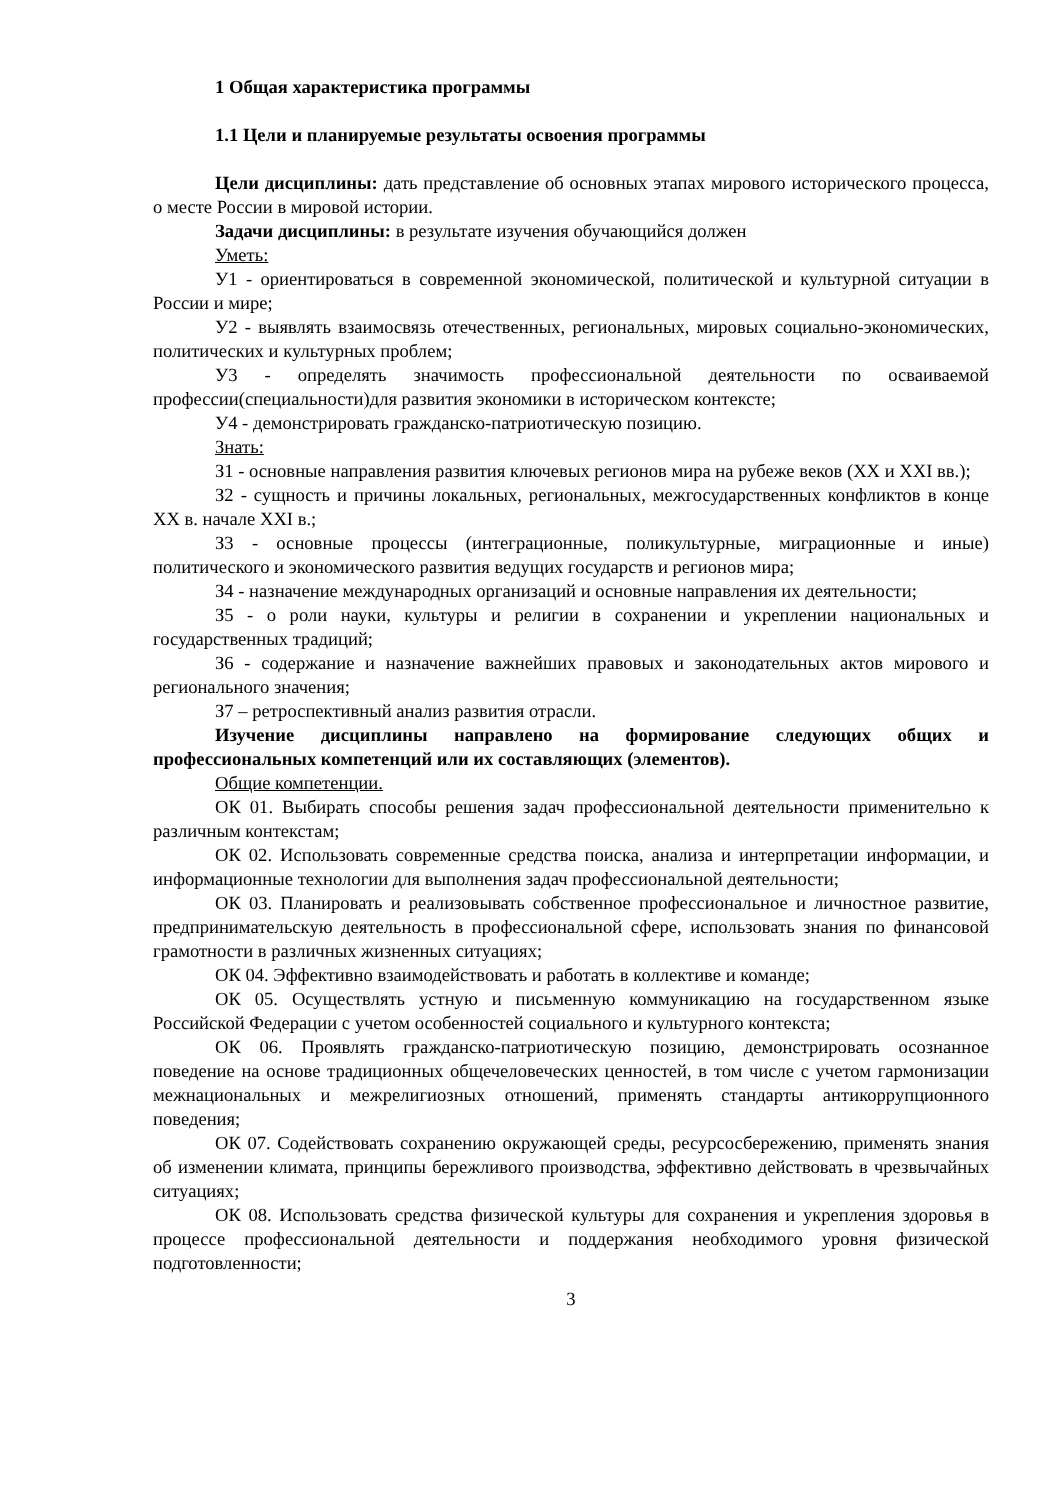1 Общая характеристика программы
1.1 Цели и планируемые результаты освоения программы
Цели дисциплины: дать представление об основных этапах мирового исторического процесса, о месте России в мировой истории.
Задачи дисциплины: в результате изучения обучающийся должен
Уметь:
У1 - ориентироваться в современной экономической, политической и культурной ситуации в России и мире;
У2 - выявлять взаимосвязь отечественных, региональных, мировых социально-экономических, политических и культурных проблем;
У3 - определять значимость профессиональной деятельности по осваиваемой профессии(специальности)для развития экономики в историческом контексте;
У4 - демонстрировать гражданско-патриотическую позицию.
Знать:
З1 - основные направления развития ключевых регионов мира на рубеже веков (XX и XXI вв.);
З2 - сущность и причины локальных, региональных, межгосударственных конфликтов в конце XX в. начале XXI в.;
З3 - основные процессы (интеграционные, поликультурные, миграционные и иные) политического и экономического развития ведущих государств и регионов мира;
З4 - назначение международных организаций и основные направления их деятельности;
З5 - о роли науки, культуры и религии в сохранении и укреплении национальных и государственных традиций;
З6 - содержание и назначение важнейших правовых и законодательных актов мирового и регионального значения;
З7 – ретроспективный анализ развития отрасли.
Изучение дисциплины направлено на формирование следующих общих и профессиональных компетенций или их составляющих (элементов).
Общие компетенции.
ОК 01. Выбирать способы решения задач профессиональной деятельности применительно к различным контекстам;
ОК 02. Использовать современные средства поиска, анализа и интерпретации информации, и информационные технологии для выполнения задач профессиональной деятельности;
ОК 03. Планировать и реализовывать собственное профессиональное и личностное развитие, предпринимательскую деятельность в профессиональной сфере, использовать знания по финансовой грамотности в различных жизненных ситуациях;
ОК 04. Эффективно взаимодействовать и работать в коллективе и команде;
ОК 05. Осуществлять устную и письменную коммуникацию на государственном языке Российской Федерации с учетом особенностей социального и культурного контекста;
ОК 06. Проявлять гражданско-патриотическую позицию, демонстрировать осознанное поведение на основе традиционных общечеловеческих ценностей, в том числе с учетом гармонизации межнациональных и межрелигиозных отношений, применять стандарты антикоррупционного поведения;
ОК 07. Содействовать сохранению окружающей среды, ресурсосбережению, применять знания об изменении климата, принципы бережливого производства, эффективно действовать в чрезвычайных ситуациях;
ОК 08. Использовать средства физической культуры для сохранения и укрепления здоровья в процессе профессиональной деятельности и поддержания необходимого уровня физической подготовленности;
3